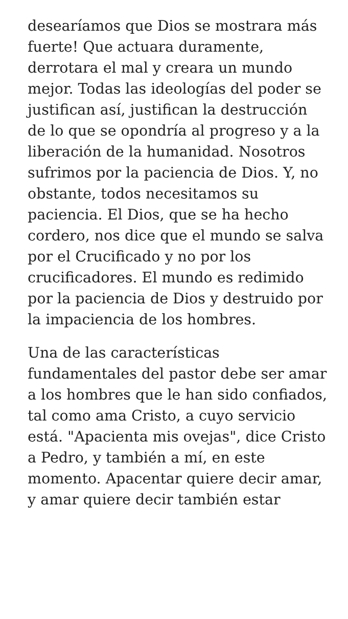desearíamos que Dios se mostrara más fuerte! Que actuara duramente, derrotara el mal y creara un mundo mejor. Todas las ideologías del poder se justifican así, justifican la destrucción de lo que se opondría al progreso y a la liberación de la humanidad. Nosotros sufrimos por la paciencia de Dios. Y, no obstante, todos necesitamos su paciencia. El Dios, que se ha hecho cordero, nos dice que el mundo se salva por el Crucificado y no por los crucificadores. El mundo es redimido por la paciencia de Dios y destruido por la impaciencia de los hombres.
Una de las características fundamentales del pastor debe ser amar a los hombres que le han sido confiados, tal como ama Cristo, a cuyo servicio está. "Apacienta mis ovejas", dice Cristo a Pedro, y también a mí, en este momento. Apacentar quiere decir amar, y amar quiere decir también estar